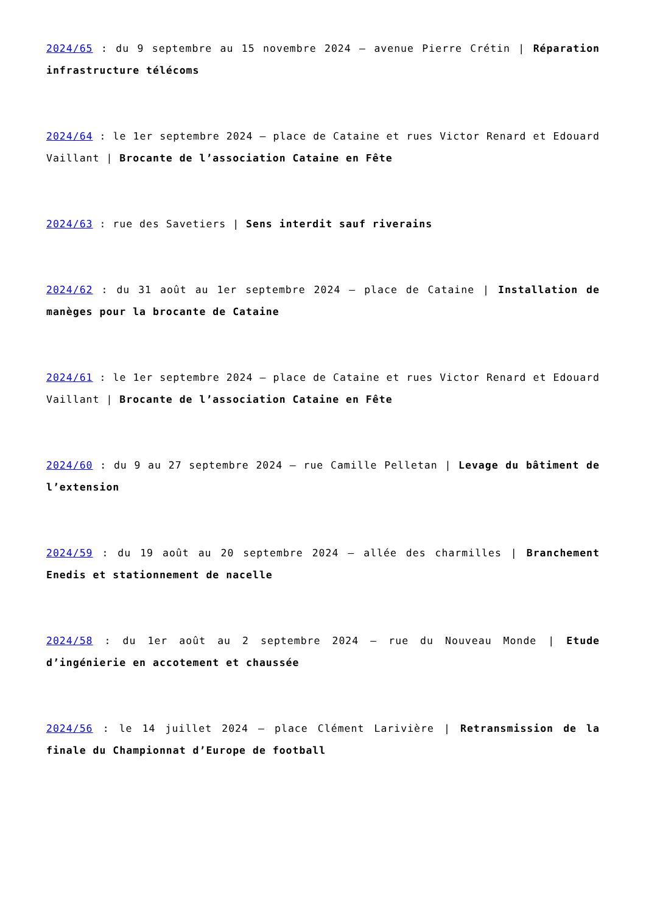2024/65 : du 9 septembre au 15 novembre 2024 – avenue Pierre Crétin | Réparation infrastructure télécoms
2024/64 : le 1er septembre 2024 – place de Cataine et rues Victor Renard et Edouard Vaillant | Brocante de l’association Cataine en Fête
2024/63 : rue des Savetiers | Sens interdit sauf riverains
2024/62 : du 31 août au 1er septembre 2024 – place de Cataine | Installation de manèges pour la brocante de Cataine
2024/61 : le 1er septembre 2024 – place de Cataine et rues Victor Renard et Edouard Vaillant | Brocante de l’association Cataine en Fête
2024/60 : du 9 au 27 septembre 2024 – rue Camille Pelletan | Levage du bâtiment de l’extension
2024/59 : du 19 août au 20 septembre 2024 – allée des charmilles | Branchement Enedis et stationnement de nacelle
2024/58 : du 1er août au 2 septembre 2024 – rue du Nouveau Monde | Etude d’ingénierie en accotement et chaussée
2024/56 : le 14 juillet 2024 – place Clément Larivière | Retransmission de la finale du Championnat d’Europe de football